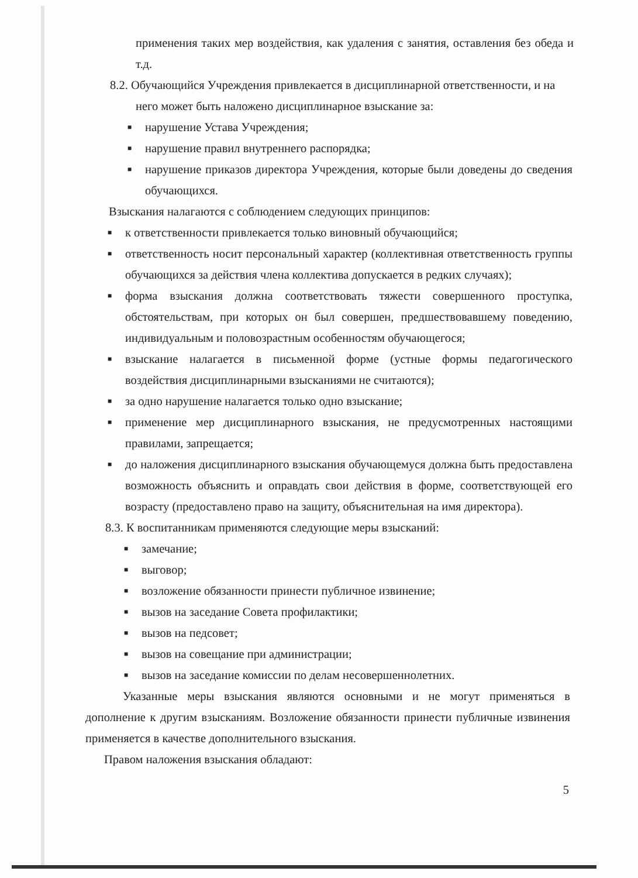применения таких мер воздействия, как удаления с занятия, оставления без обеда и т.д.
8.2. Обучающийся Учреждения привлекается в дисциплинарной ответственности, и на
него может быть наложено дисциплинарное взыскание за:
■
нарушение Устава Учреждения;
■
нарушение правил внутреннего распорядка;
■
нарушение приказов директора Учреждения, которые были доведены до сведения обучающихся.
Взыскания налагаются с соблюдением следующих принципов:
■
к ответственности привлекается только виновный обучающийся;
■
ответственность носит персональный характер (коллективная ответственность группы обучающихся за действия члена коллектива допускается в редких случаях);
■
форма взыскания должна соответствовать тяжести совершенного проступка, обстоятельствам, при которых он был совершен, предшествовавшему поведению, индивидуальным и половозрастным особенностям обучающегося;
■
взыскание налагается в письменной форме (устные формы педагогического воздействия дисциплинарными взысканиями не считаются);
■
за одно нарушение налагается только одно взыскание;
■
применение мер дисциплинарного взыскания, не предусмотренных настоящими правилами, запрещается;
■
до наложения дисциплинарного взыскания обучающемуся должна быть предоставлена возможность объяснить и оправдать свои действия в форме, соответствующей его возрасту (предоставлено право на защиту, объяснительная на имя директора).
8.3. К воспитанникам применяются следующие меры взысканий:
■
замечание;
■
выговор;
■
возложение обязанности принести публичное извинение;
■
вызов на заседание Совета профилактики;
■
вызов на педсовет;
■
вызов на совещание при администрации;
■
вызов на заседание комиссии по делам несовершеннолетних.
Указанные меры взыскания являются основными и не могут применяться в дополнение к другим взысканиям. Возложение обязанности принести публичные извинения применяется в качестве дополнительного взыскания.
Правом наложения взыскания обладают:
5